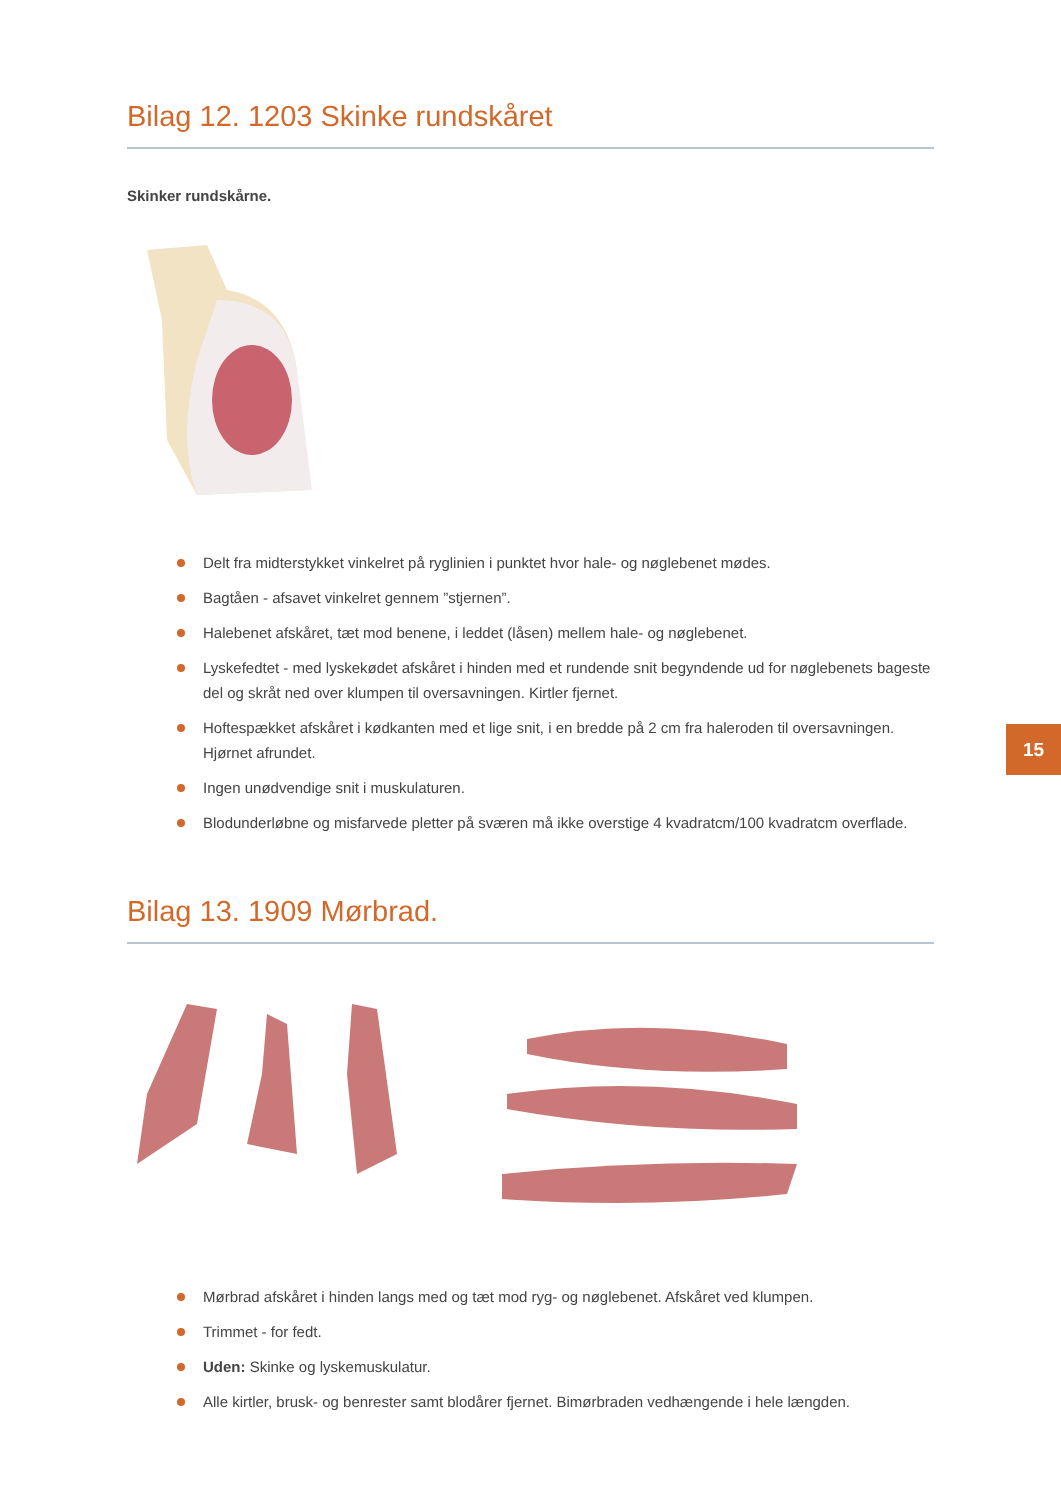Bilag 12. 1203 Skinke rundskåret
Skinker rundskårne.
Delt fra midterstykket vinkelret på ryglinien i punktet hvor hale- og nøglebenet mødes.
Bagtåen - afsavet vinkelret gennem ”stjernen”.
Halebenet afskåret, tæt mod benene, i leddet (låsen) mellem hale- og nøglebenet.
Lyskefedtet - med lyskekødet afskåret i hinden med et rundende snit begyndende ud for nøglebenets bageste del og skråt ned over klumpen til oversavningen. Kirtler fjernet.
Hoftespækket afskåret i kødkanten med et lige snit, i en bredde på 2 cm fra haleroden til oversavningen. Hjørnet afrundet.
Ingen unødvendige snit i muskulaturen.
Blodunderløbne og misfarvede pletter på sværen må ikke overstige 4 kvadratcm/100 kvadratcm overflade.
Bilag 13. 1909 Mørbrad.
Mørbrad afskåret i hinden langs med og tæt mod ryg- og nøglebenet. Afskåret ved klumpen.
Trimmet - for fedt.
Uden: Skinke og lyskemuskulatur.
Alle kirtler, brusk- og benrester samt blodårer fjernet. Bimørbraden vedhængende i hele længden.
15